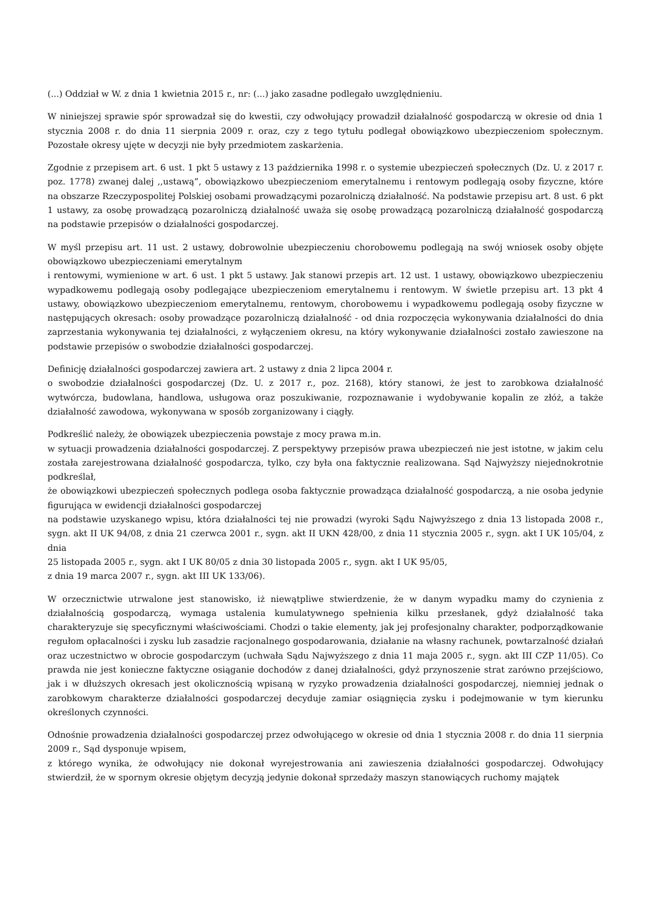(...) Oddział w W. z dnia 1 kwietnia 2015 r., nr: (...) jako zasadne podlegało uwzględnieniu.
W niniejszej sprawie spór sprowadzał się do kwestii, czy odwołujący prowadził działalność gospodarczą w okresie od dnia 1 stycznia 2008 r. do dnia 11 sierpnia 2009 r. oraz, czy z tego tytułu podlegał obowiązkowo ubezpieczeniom społecznym. Pozostałe okresy ujęte w decyzji nie były przedmiotem zaskarżenia.
Zgodnie z przepisem art. 6 ust. 1 pkt 5 ustawy z 13 października 1998 r. o systemie ubezpieczeń społecznych (Dz. U. z 2017 r. poz. 1778) zwanej dalej ,,ustawą”, obowiązkowo ubezpieczeniom emerytalnemu i rentowym podlegają osoby fizyczne, które na obszarze Rzeczypospolitej Polskiej osobami prowadzącymi pozarolniczą działalność. Na podstawie przepisu art. 8 ust. 6 pkt 1 ustawy, za osobę prowadzącą pozarolniczą działalność uważa się osobę prowadzącą pozarolniczą działalność gospodarczą na podstawie przepisów o działalności gospodarczej.
W myśl przepisu art. 11 ust. 2 ustawy, dobrowolnie ubezpieczeniu chorobowemu podlegają na swój wniosek osoby objęte obowiązkowo ubezpieczeniami emerytalnym
i rentowymi, wymienione w art. 6 ust. 1 pkt 5 ustawy. Jak stanowi przepis art. 12 ust. 1 ustawy, obowiązkowo ubezpieczeniu wypadkowemu podlegają osoby podlegające ubezpieczeniom emerytalnemu i rentowym. W świetle przepisu art. 13 pkt 4 ustawy, obowiązkowo ubezpieczeniom emerytalnemu, rentowym, chorobowemu i wypadkowemu podlegają osoby fizyczne w następujących okresach: osoby prowadzące pozarolniczą działalność - od dnia rozpoczęcia wykonywania działalności do dnia zaprzestania wykonywania tej działalności, z wyłączeniem okresu, na który wykonywanie działalności zostało zawieszone na podstawie przepisów o swobodzie działalności gospodarczej.
Definicję działalności gospodarczej zawiera art. 2 ustawy z dnia 2 lipca 2004 r.
o swobodzie działalności gospodarczej (Dz. U. z 2017 r., poz. 2168), który stanowi, że jest to zarobkowa działalność wytwórcza, budowlana, handlowa, usługowa oraz poszukiwanie, rozpoznawanie i wydobywanie kopalin ze złóż, a także działalność zawodowa, wykonywana w sposób zorganizowany i ciągły.
Podkreślić należy, że obowiązek ubezpieczenia powstaje z mocy prawa m.in.
w sytuacji prowadzenia działalności gospodarczej. Z perspektywy przepisów prawa ubezpieczeń nie jest istotne, w jakim celu została zarejestrowana działalność gospodarcza, tylko, czy była ona faktycznie realizowana. Sąd Najwyższy niejednokrotnie podkreślał,
że obowiązkowi ubezpieczeń społecznych podlega osoba faktycznie prowadząca działalność gospodarczą, a nie osoba jedynie figurująca w ewidencji działalności gospodarczej
na podstawie uzyskanego wpisu, która działalności tej nie prowadzi (wyroki Sądu Najwyższego z dnia 13 listopada 2008 r., sygn. akt II UK 94/08, z dnia 21 czerwca 2001 r., sygn. akt II UKN 428/00, z dnia 11 stycznia 2005 r., sygn. akt I UK 105/04, z dnia
25 listopada 2005 r., sygn. akt I UK 80/05 z dnia 30 listopada 2005 r., sygn. akt I UK 95/05,
z dnia 19 marca 2007 r., sygn. akt III UK 133/06).
W orzecznictwie utrwalone jest stanowisko, iż niewątpliwe stwierdzenie, że w danym wypadku mamy do czynienia z działalnością gospodarczą, wymaga ustalenia kumulatywnego spełnienia kilku przesłanek, gdyż działalność taka charakteryzuje się specyficznymi właściwościami. Chodzi o takie elementy, jak jej profesjonalny charakter, podporządkowanie regułom opłacalności i zysku lub zasadzie racjonalnego gospodarowania, działanie na własny rachunek, powtarzalność działań oraz uczestnictwo w obrocie gospodarczym (uchwała Sądu Najwyższego z dnia 11 maja 2005 r., sygn. akt III CZP 11/05). Co prawda nie jest konieczne faktyczne osiąganie dochodów z danej działalności, gdyż przynoszenie strat zarówno przejściowo, jak i w dłuższych okresach jest okolicznością wpisaną w ryzyko prowadzenia działalności gospodarczej, niemniej jednak o zarobkowym charakterze działalności gospodarczej decyduje zamiar osiągnięcia zysku i podejmowanie w tym kierunku określonych czynności.
Odnośnie prowadzenia działalności gospodarczej przez odwołującego w okresie od dnia 1 stycznia 2008 r. do dnia 11 sierpnia 2009 r., Sąd dysponuje wpisem,
z którego wynika, że odwołujący nie dokonał wyrejestrowania ani zawieszenia działalności gospodarczej. Odwołujący stwierdził, że w spornym okresie objętym decyzją jedynie dokonał sprzedaży maszyn stanowiących ruchomy majątek